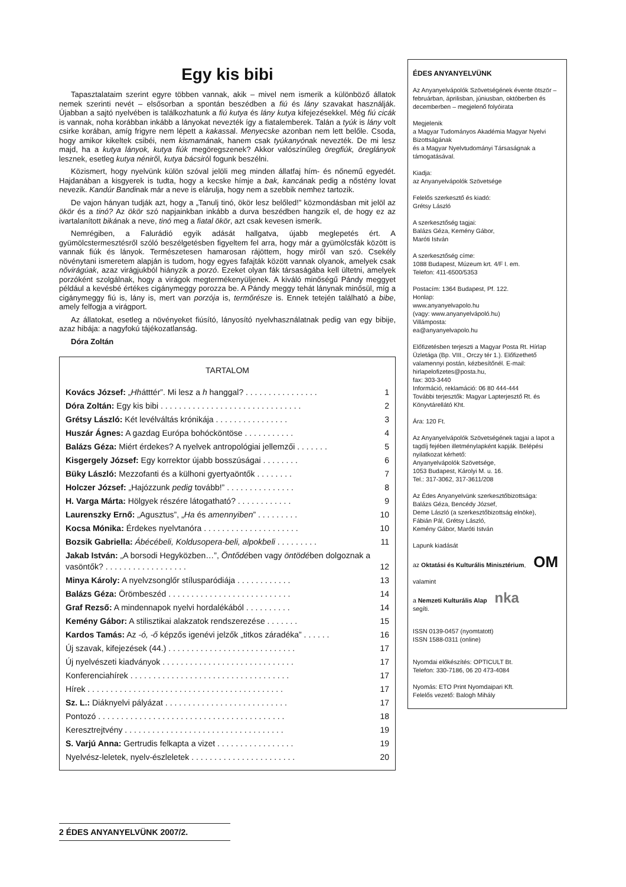Egy kis bibi
Tapasztalataim szerint egyre többen vannak, akik – mivel nem ismerik a különböző állatok nemek szerinti nevét – elsősorban a spontán beszédben a fiú és lány szavakat használják. Újabban a sajtó nyelvében is találkozhatunk a fiú kutya és lány kutya kifejezésekkel. Még fiú cicák is vannak, noha korábban inkább a lányokat nevezték így a fiatalemberek. Talán a tyúk is lány volt csirke korában, amíg frigyre nem lépett a kakassal. Menyecske azonban nem lett belőle. Csoda, hogy amikor kikeltek csibéi, nem kismamának, hanem csak tyúkanyónak nevezték. De mi lesz majd, ha a kutya lányok, kutya fiúk megöregszenek? Akkor valószínűleg öregfiúk, öreglányok lesznek, esetleg kutya néniről, kutya bácsiról fogunk beszélni.
Közismert, hogy nyelvünk külön szóval jelöli meg minden állatfaj hím- és nőnemű egyedét. Hajdanában a kisgyerek is tudta, hogy a kecske hímje a bak, kancának pedig a nőstény lovat nevezik. Kandúr Bandinak már a neve is elárulja, hogy nem a szebbik nemhez tartozik.
De vajon hányan tudják azt, hogy a „Tanulj tinó, ökör lesz belőled!” közmondásban mit jelöl az ökör és a tinó? Az ökör szó napjainkban inkább a durva beszédben hangzik el, de hogy ez az ivartalanított bikának a neve, tinó meg a fiatal ökör, azt csak kevesen ismerik.
Nemrégiben, a Falurádió egyik adását hallgatva, újabb meglepetés ért. A gyümölcstermesztésről szóló beszélgetésben figyeltem fel arra, hogy már a gyümölcsfák között is vannak fiúk és lányok. Természetesen hamarosan rájöttem, hogy miről van szó. Csekély növénytani ismeretem alapján is tudom, hogy egyes fafajták között vannak olyanok, amelyek csak nővirágúak, azaz virágjukból hiányzik a porzó. Ezeket olyan fák társaságába kell ültetni, amelyek porzóként szolgálnak, hogy a virágok megtermékenyüljenek. A kiváló minőségű Pándy meggyet például a kevésbé értékes cigánymeggy porozza be. A Pándy meggy tehát lánynak minősül, míg a cigánymeggy fiú is, lány is, mert van porzója is, termőrésze is. Ennek tetején található a bibe, amely felfogja a virágport.
Az állatokat, esetleg a növényeket fiúsító, lányosító nyelvhasználatnak pedig van egy bibije, azaz hibája: a nagyfokú tájékozatlanság.
Dóra Zoltán
TARTALOM
| Kovács József: „ Hh átttér”. Mi lesz a h hanggal? . . . . . . . . . . . . . . . . | 1 |
| Dóra Zoltán: Egy kis bibi . . . . . . . . . . . . . . . . . . . . . . . . . . . . . . . | 2 |
| Grétsy László: Két levélváltás krónikája . . . . . . . . . . . . . . . . | 3 |
| Huszár Ágnes: A gazdag Európa bohócköntöse . . . . . . . . . . . | 4 |
| Balázs Géza: Miért érdekes? A nyelvek antropológiai jellemzői . . . . . . . | 5 |
| Kisgergely József: Egy korrektor újabb bosszúságai . . . . . . . . | 6 |
| Büky László: Mezzofanti és a külhoni gyertyaöntők . . . . . . . . | 7 |
| Holczer József: „Hajózzunk pedig tovább!” . . . . . . . . . . . . . . . | 8 |
| H. Varga Márta: Hölgyek részére látogatható? . . . . . . . . . . . . | 9 |
| Laurenszky Ernő: „Agusztus”, „ Ha és amennyiben ” . . . . . . . . . | 10 |
| Kocsa Mónika: Érdekes nyelvtanóra . . . . . . . . . . . . . . . . . . . . . | 10 |
| Bozsik Gabriella: Ábécébeli, Koldusopera-beli, alpokbeli . . . . . . . . . | 11 |
| Jakab István: „A borsodi Hegyközben…”, Öntődé ben vagy öntödé ben dolgoznak a vasöntők? . . . . . . . . . . . . . . . . . . | 12 |
| Minya Károly: A nyelvzsonglőr stílusparódiája . . . . . . . . . . . . | 13 |
| Balázs Géza: Örömbeszéd . . . . . . . . . . . . . . . . . . . . . . . . . . . | 14 |
| Graf Rezső: A mindennapok nyelvi hordalékából . . . . . . . . . . | 14 |
| Kemény Gábor: A stilisztikai alakzatok rendszerezése . . . . . . . | 15 |
| Kardos Tamás: Az -ó, -ő képzős igenévi jelzők „titkos záradéka” . . . . . . | 16 |
| Új szavak, kifejezések (44.) . . . . . . . . . . . . . . . . . . . . . . . . . . . . | 17 |
| Új nyelvészeti kiadványok . . . . . . . . . . . . . . . . . . . . . . . . . . . . . | 17 |
| Konferenciahírek . . . . . . . . . . . . . . . . . . . . . . . . . . . . . . . . . . . | 17 |
| Hírek . . . . . . . . . . . . . . . . . . . . . . . . . . . . . . . . . . . . . . . . . . . | 17 |
| Sz. L.: Diáknyelvi pályázat . . . . . . . . . . . . . . . . . . . . . . . . . . . | 17 |
| Pontozó . . . . . . . . . . . . . . . . . . . . . . . . . . . . . . . . . . . . . . . . . | 18 |
| Keresztrejtvény . . . . . . . . . . . . . . . . . . . . . . . . . . . . . . . . . . . | 19 |
| S. Varjú Anna: Gertrudis felkapta a vizet . . . . . . . . . . . . . . . . . | 19 |
| Nyelvész-leletek, nyelv-észleletek . . . . . . . . . . . . . . . . . . . . . . . | 20 |
ÉDES ANYANYELVÜNK
Az Anyanyelvápolók Szövetségének évente ötször – februárban, áprilisban, júniusban, októberben és decemberben – megjelenő folyóirata
Megjelenik
a Magyar Tudományos Akadémia Magyar Nyelvi Bizottságának
és a Magyar Nyelvtudományi Társaságnak a támogatásával.
Kiadja:
az Anyanyelvápolók Szövetsége
Felelős szerkesztő és kiadó:
Grétsy László
A szerkesztőség tagjai:
Balázs Géza, Kemény Gábor,
Maróti István
A szerkesztőség címe:
1088 Budapest, Múzeum krt. 4/F I. em.
Telefon: 411-6500/5353
Postacím: 1364 Budapest, Pf. 122.
Honlap:
www.anyanyelvapolo.hu
(vagy: www.anyanyelvápoló.hu)
Villámposta:
ea@anyanyelvapolo.hu
Előfizetésben terjeszti a Magyar Posta Rt. Hírlap Üzletága (Bp. VIII., Orczy tér 1.). Előfizethető valamennyi postán, kézbesítőnél. E-mail: hirlapelofizetes@posta.hu,
fax: 303-3440
Információ, reklamáció: 06 80 444-444
További terjesztők: Magyar Lapterjesztő Rt. és Könyvtárellátó Kht.
Ára: 120 Ft.
Az Anyanyelvápolók Szövetségének tagjai a lapot a tagdíj fejében illetménylapként kapják. Belépési nyilatkozat kérhető:
Anyanyelvápolók Szövetsége,
1053 Budapest, Károlyi M. u. 16.
Tel.: 317-3062, 317-3611/208
Az Édes Anyanyelvünk szerkesztőbizottsága:
Balázs Géza, Bencédy József,
Deme László (a szerkesztőbizottság elnöke),
Fábián Pál, Grétsy László,
Kemény Gábor, Maróti István
Lapunk kiadását
az Oktatási és Kulturális Minisztérium, OM
valamint
a Nemzeti Kulturális Alap nka
segíti.
ISSN 0139-0457 (nyomtatott)
ISSN 1588-0311 (online)
Nyomdai előkészítés: OPTICULT Bt.
Telefon: 330-7186, 06 20 473-4084
Nyomás: ETO Print Nyomdaipari Kft.
Felelős vezető: Balogh Mihály
2 ÉDES ANYANYELVÜNK 2007/2.